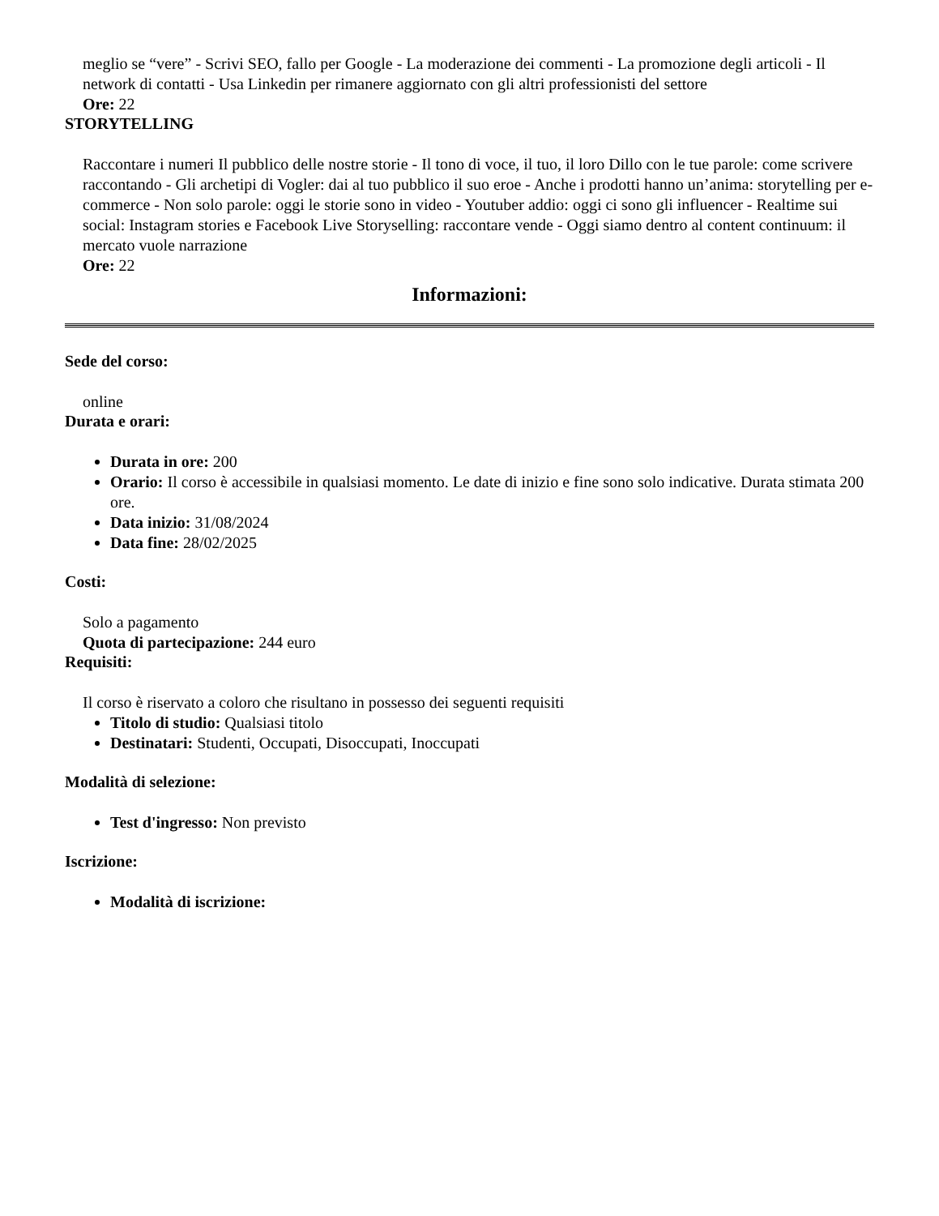meglio se “vere” - Scrivi SEO, fallo per Google - La moderazione dei commenti - La promozione degli articoli - Il network di contatti - Usa Linkedin per rimanere aggiornato con gli altri professionisti del settore
Ore: 22
STORYTELLING
Raccontare i numeri Il pubblico delle nostre storie - Il tono di voce, il tuo, il loro Dillo con le tue parole: come scrivere raccontando - Gli archetipi di Vogler: dai al tuo pubblico il suo eroe - Anche i prodotti hanno un’anima: storytelling per e-commerce - Non solo parole: oggi le storie sono in video - Youtuber addio: oggi ci sono gli influencer - Realtime sui social: Instagram stories e Facebook Live Storyselling: raccontare vende - Oggi siamo dentro al content continuum: il mercato vuole narrazione
Ore: 22
Informazioni:
Sede del corso:
online
Durata e orari:
Durata in ore: 200
Orario: Il corso è accessibile in qualsiasi momento. Le date di inizio e fine sono solo indicative. Durata stimata 200 ore.
Data inizio: 31/08/2024
Data fine: 28/02/2025
Costi:
Solo a pagamento
Quota di partecipazione: 244 euro
Requisiti:
Il corso è riservato a coloro che risultano in possesso dei seguenti requisiti
Titolo di studio: Qualsiasi titolo
Destinatari: Studenti, Occupati, Disoccupati, Inoccupati
Modalità di selezione:
Test d'ingresso: Non previsto
Iscrizione:
Modalità di iscrizione: